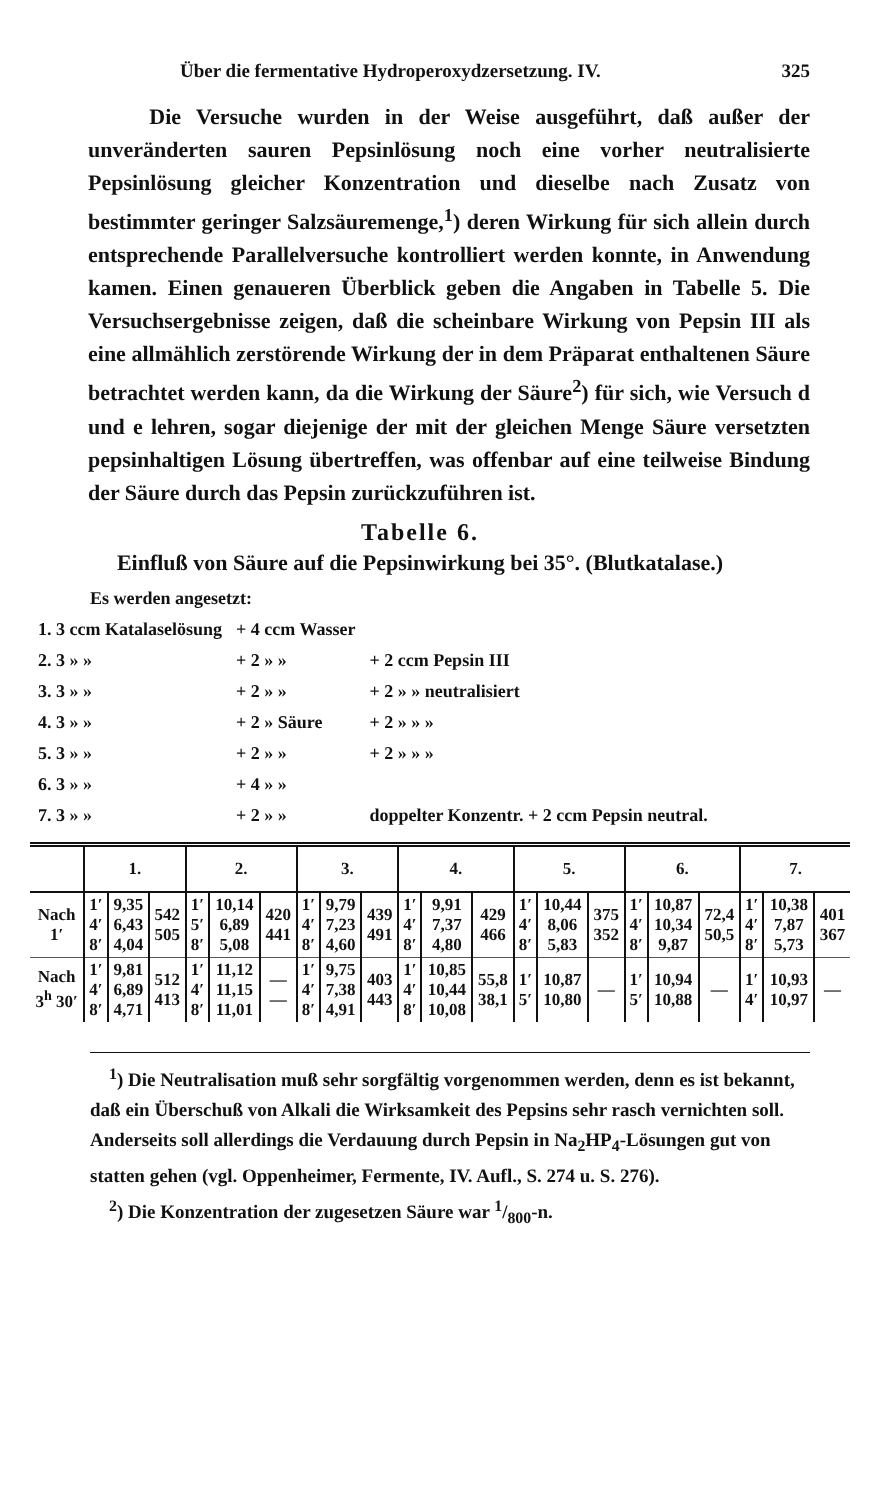Über die fermentative Hydroperoxydzersetzung. IV. 325
Die Versuche wurden in der Weise ausgeführt, daß außer der unveränderten sauren Pepsinlösung noch eine vorher neutralisierte Pepsinlösung gleicher Konzentration und dieselbe nach Zusatz von bestimmter geringer Salzsäuremenge,<sup>1</sup>) deren Wirkung für sich allein durch entsprechende Parallelversuche kontrolliert werden konnte, in Anwendung kamen. Einen genaueren Überblick geben die Angaben in Tabelle 5. Die Versuchsergebnisse zeigen, daß die scheinbare Wirkung von Pepsin III als eine allmählich zerstörende Wirkung der in dem Präparat enthaltenen Säure betrachtet werden kann, da die Wirkung der Säure<sup>2</sup>) für sich, wie Versuch d und e lehren, sogar diejenige der mit der gleichen Menge Säure versetzten pepsinhaltigen Lösung übertreffen, was offenbar auf eine teilweise Bindung der Säure durch das Pepsin zurückzuführen ist.
Tabelle 6.
Einfluß von Säure auf die Pepsinwirkung bei 35°. (Blutkatalase.)
Es werden angesetzt:
| 1. 3 ccm Katalaselösung | + 4 ccm Wasser | |
| 2. 3 » » | + 2 » » | + 2 ccm Pepsin III |
| 3. 3 » » | + 2 » » | + 2 » » neutralisiert |
| 4. 3 » » | + 2 » Säure | + 2 » » » |
| 5. 3 » » | + 2 » » | + 2 » » » |
| 6. 3 » » | + 4 » » | |
| 7. 3 » » | + 2 » » | doppelter Konzentr. + 2 ccm Pepsin neutral. |
| | 1. | | | 2. | | | 3. | | | 4. | | | 5. | | | 6. | | | 7. | | |
| --- | --- | --- | --- | --- | --- | --- | --- | --- | --- | --- | --- | --- | --- | --- | --- | --- | --- | --- | --- | --- | --- |
| Nach 1′ | 1′ 4′ 8′ | 9,35 6,43 4,04 | 542 505 | 1′ 5′ 8′ | 10,14 6,89 5,08 | 420 441 | 1′ 4′ 8′ | 9,79 7,23 4,60 | 439 491 | 1′ 4′ 8′ | 9,91 7,37 4,80 | 429 466 | 1′ 4′ 8′ | 10,44 8,06 5,83 | 375 352 | 1′ 4′ 8′ | 10,87 10,34 9,87 | 72,4 50,5 | 1′ 4′ 8′ | 10,38 7,87 5,73 | 401 367 |
| Nach 3<sup>h</sup> 30′ | 1′ 4′ 8′ | 9,81 6,89 4,71 | 512 413 | 1′ 4′ 8′ | 11,12 11,15 11,01 | — — | 1′ 4′ 8′ | 9,75 7,38 4,91 | 403 443 | 1′ 4′ 8′ | 10,85 10,44 10,08 | 55,8 38,1 | 1′ 5′ | 10,87 10,80 | — | 1′ 5′ | 10,94 10,88 | — | 1′ 4′ | 10,93 10,97 | — |
<sup>1</sup>) Die Neutralisation muß sehr sorgfältig vorgenommen werden, denn es ist bekannt, daß ein Überschuß von Alkali die Wirksamkeit des Pepsins sehr rasch vernichten soll. Anderseits soll allerdings die Verdauung durch Pepsin in Na<sub>2</sub>HP<sub>4</sub>-Lösungen gut von statten gehen (vgl. Oppenheimer, Fermente, IV. Aufl., S. 274 u. S. 276).
<sup>2</sup>) Die Konzentration der zugesetzen Säure war 1/800-n.